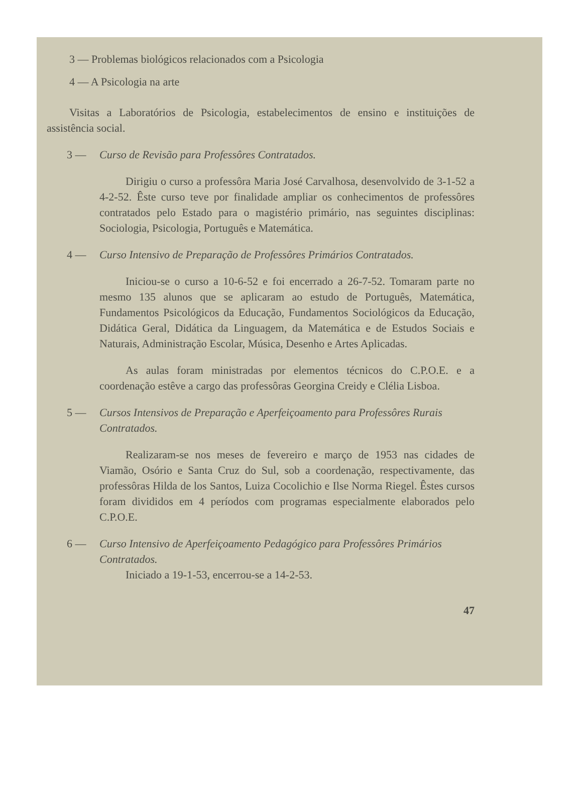3 — Problemas biológicos relacionados com a Psicologia
4 — A Psicologia na arte
Visitas a Laboratórios de Psicologia, estabelecimentos de ensino e instituições de assistência social.
3 — Curso de Revisão para Professôres Contratados.
Dirigiu o curso a professôra Maria José Carvalhosa, desenvolvido de 3-1-52 a 4-2-52. Êste curso teve por finalidade ampliar os conhecimentos de professôres contratados pelo Estado para o magistério primário, nas seguintes disciplinas: Sociologia, Psicologia, Português e Matemática.
4 — Curso Intensivo de Preparação de Professôres Primários Contratados.
Iniciou-se o curso a 10-6-52 e foi encerrado a 26-7-52. Tomaram parte no mesmo 135 alunos que se aplicaram ao estudo de Português, Matemática, Fundamentos Psicológicos da Educação, Fundamentos Sociológicos da Educação, Didática Geral, Didática da Linguagem, da Matemática e de Estudos Sociais e Naturais, Administração Escolar, Música, Desenho e Artes Aplicadas.
As aulas foram ministradas por elementos técnicos do C.P.O.E. e a coordenação estêve a cargo das professôras Georgina Creidy e Clélia Lisboa.
5 — Cursos Intensivos de Preparação e Aperfeiçoamento para Professôres Rurais Contratados.
Realizaram-se nos meses de fevereiro e março de 1953 nas cidades de Viamão, Osório e Santa Cruz do Sul, sob a coordenação, respectivamente, das professôras Hilda de los Santos, Luiza Cocolichio e Ilse Norma Riegel. Êstes cursos foram divididos em 4 períodos com programas especialmente elaborados pelo C.P.O.E.
6 — Curso Intensivo de Aperfeiçoamento Pedagógico para Professôres Primários Contratados.
Iniciado a 19-1-53, encerrou-se a 14-2-53.
47